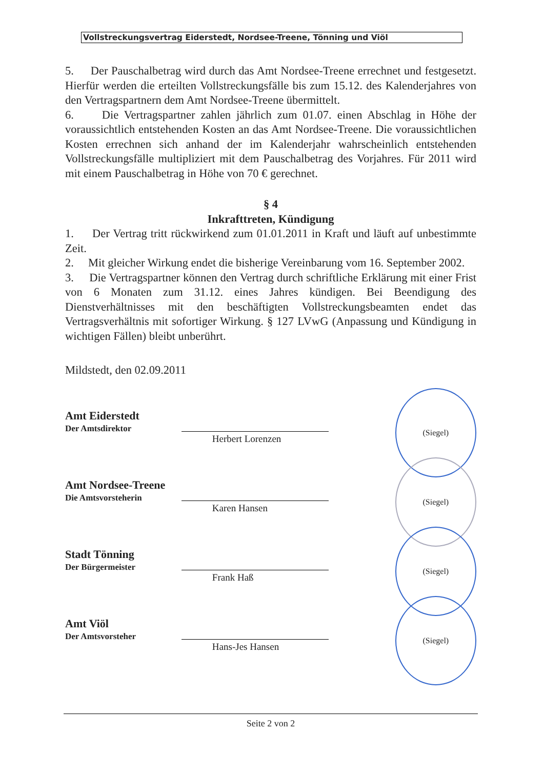Vollstreckungsvertrag Eiderstedt, Nordsee-Treene, Tönning und Viöl
5. Der Pauschalbetrag wird durch das Amt Nordsee-Treene errechnet und festgesetzt. Hierfür werden die erteilten Vollstreckungsfälle bis zum 15.12. des Kalenderjahres von den Vertragspartnern dem Amt Nordsee-Treene übermittelt.
6. Die Vertragspartner zahlen jährlich zum 01.07. einen Abschlag in Höhe der voraussichtlich entstehenden Kosten an das Amt Nordsee-Treene. Die voraussichtlichen Kosten errechnen sich anhand der im Kalenderjahr wahrscheinlich entstehenden Vollstreckungsfälle multipliziert mit dem Pauschalbetrag des Vorjahres. Für 2011 wird mit einem Pauschalbetrag in Höhe von 70 € gerechnet.
§ 4
Inkrafttreten, Kündigung
1. Der Vertrag tritt rückwirkend zum 01.01.2011 in Kraft und läuft auf unbestimmte Zeit.
2. Mit gleicher Wirkung endet die bisherige Vereinbarung vom 16. September 2002.
3. Die Vertragspartner können den Vertrag durch schriftliche Erklärung mit einer Frist von 6 Monaten zum 31.12. eines Jahres kündigen. Bei Beendigung des Dienstverhältnisses mit den beschäftigten Vollstreckungsbeamten endet das Vertragsverhältnis mit sofortiger Wirkung. § 127 LVwG (Anpassung und Kündigung in wichtigen Fällen) bleibt unberührt.
Mildstedt, den 02.09.2011
Amt Eiderstedt
Der Amtsdirektor
Herbert Lorenzen
(Siegel)
Amt Nordsee-Treene
Die Amtsvorsteherin
Karen Hansen
(Siegel)
Stadt Tönning
Der Bürgermeister
Frank Haß
(Siegel)
Amt Viöl
Der Amtsvorsteher
Hans-Jes Hansen
(Siegel)
Seite 2 von 2